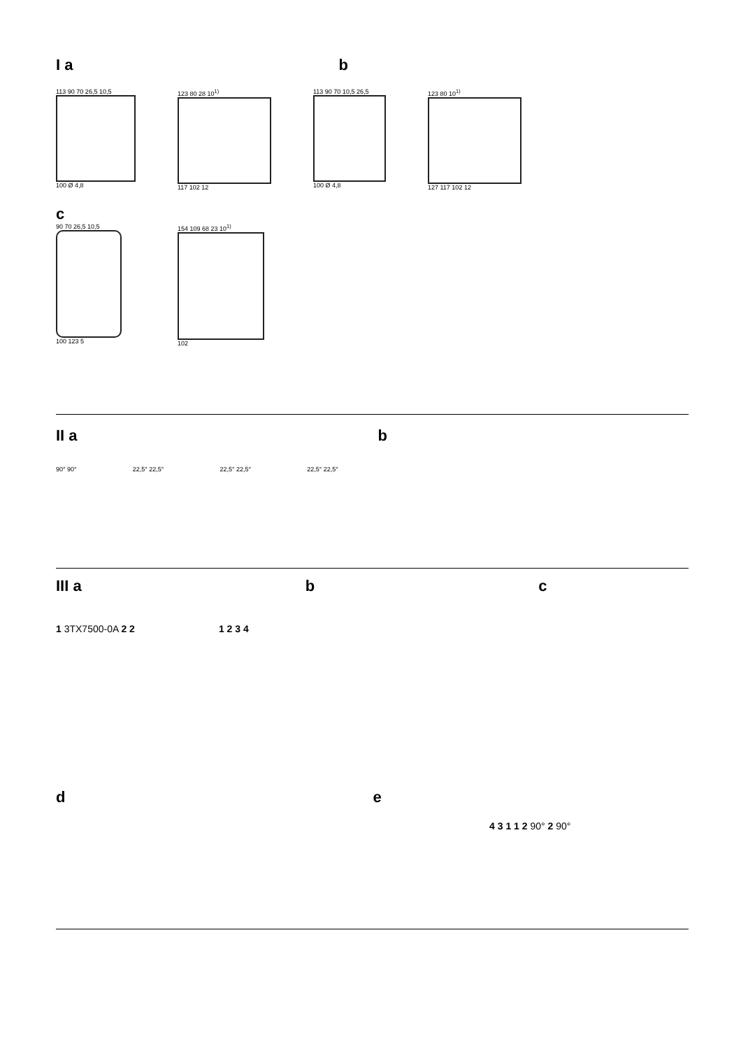I a b
113 90 70 26,5 10,5
100 Ø 4,8
123 80 28 10<sup>1)</sup>
117 102 12
113 90 70 10,5 26,5
100 Ø 4,8
123 80 10<sup>1)</sup>
127 117 102 12
c
90 70 26,5 10,5
100 123 5
154 109 68 23 10<sup>1)</sup>
102
II a b
90° 90° 22,5° 22,5° 22,5° 22,5° 22,5° 22,5°
III a b c
1 3TX7500-0A 2 2 1 2 3 4
de
4 3 1 1 2 90° 2 90°